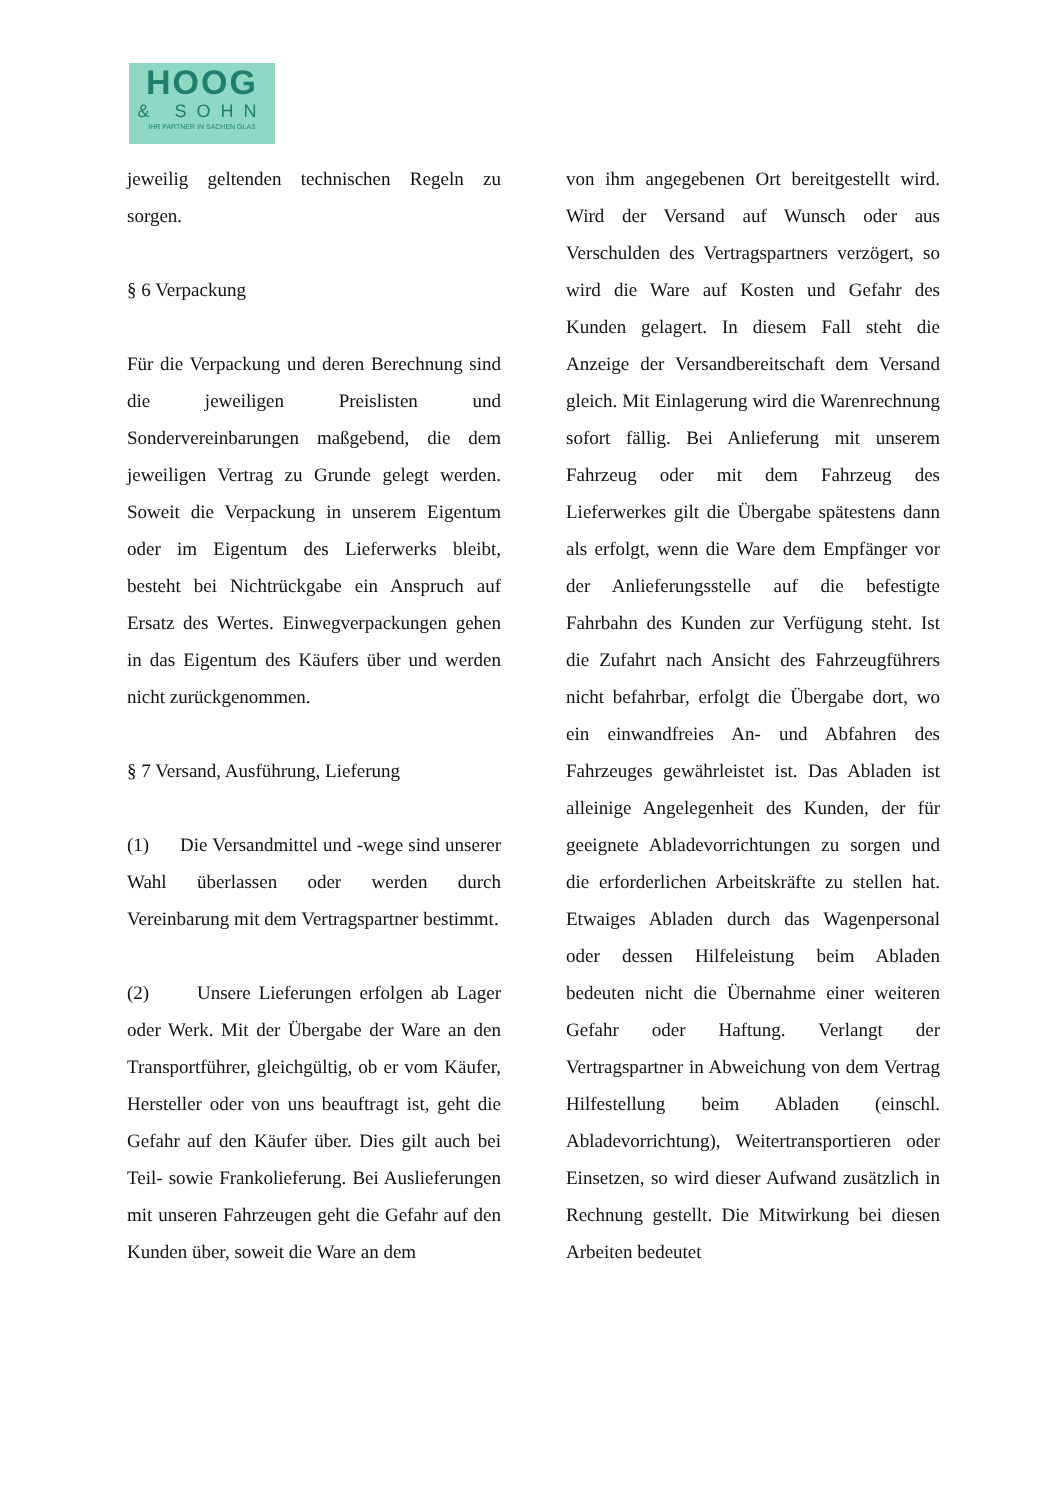HOOG
& SOHN
IHR PARTNER IN SACHEN GLAS
jeweilig geltenden technischen Regeln zu sorgen.
§ 6 Verpackung
Für die Verpackung und deren Berechnung sind die jeweiligen Preislisten und Sondervereinbarungen maßgebend, die dem jeweiligen Vertrag zu Grunde gelegt werden. Soweit die Verpackung in unserem Eigentum oder im Eigentum des Lieferwerks bleibt, besteht bei Nichtrückgabe ein Anspruch auf Ersatz des Wertes. Einwegverpackungen gehen in das Eigentum des Käufers über und werden nicht zurückgenommen.
§ 7 Versand, Ausführung, Lieferung
(1) Die Versandmittel und -wege sind unserer Wahl überlassen oder werden durch Vereinbarung mit dem Vertragspartner bestimmt.
(2) Unsere Lieferungen erfolgen ab Lager oder Werk. Mit der Übergabe der Ware an den Transportführer, gleichgültig, ob er vom Käufer, Hersteller oder von uns beauftragt ist, geht die Gefahr auf den Käufer über. Dies gilt auch bei Teil- sowie Frankolieferung. Bei Auslieferungen mit unseren Fahrzeugen geht die Gefahr auf den Kunden über, soweit die Ware an dem
von ihm angegebenen Ort bereitgestellt wird. Wird der Versand auf Wunsch oder aus Verschulden des Vertragspartners verzögert, so wird die Ware auf Kosten und Gefahr des Kunden gelagert. In diesem Fall steht die Anzeige der Versandbereitschaft dem Versand gleich. Mit Einlagerung wird die Warenrechnung sofort fällig. Bei Anlieferung mit unserem Fahrzeug oder mit dem Fahrzeug des Lieferwerkes gilt die Übergabe spätestens dann als erfolgt, wenn die Ware dem Empfänger vor der Anlieferungsstelle auf die befestigte Fahrbahn des Kunden zur Verfügung steht. Ist die Zufahrt nach Ansicht des Fahrzeugführers nicht befahrbar, erfolgt die Übergabe dort, wo ein einwandfreies An- und Abfahren des Fahrzeuges gewährleistet ist. Das Abladen ist alleinige Angelegenheit des Kunden, der für geeignete Abladevorrichtungen zu sorgen und die erforderlichen Arbeitskräfte zu stellen hat. Etwaiges Abladen durch das Wagenpersonal oder dessen Hilfeleistung beim Abladen bedeuten nicht die Übernahme einer weiteren Gefahr oder Haftung. Verlangt der Vertragspartner in Abweichung von dem Vertrag Hilfestellung beim Abladen (einschl. Abladevorrichtung), Weitertransportieren oder Einsetzen, so wird dieser Aufwand zusätzlich in Rechnung gestellt. Die Mitwirkung bei diesen Arbeiten bedeutet